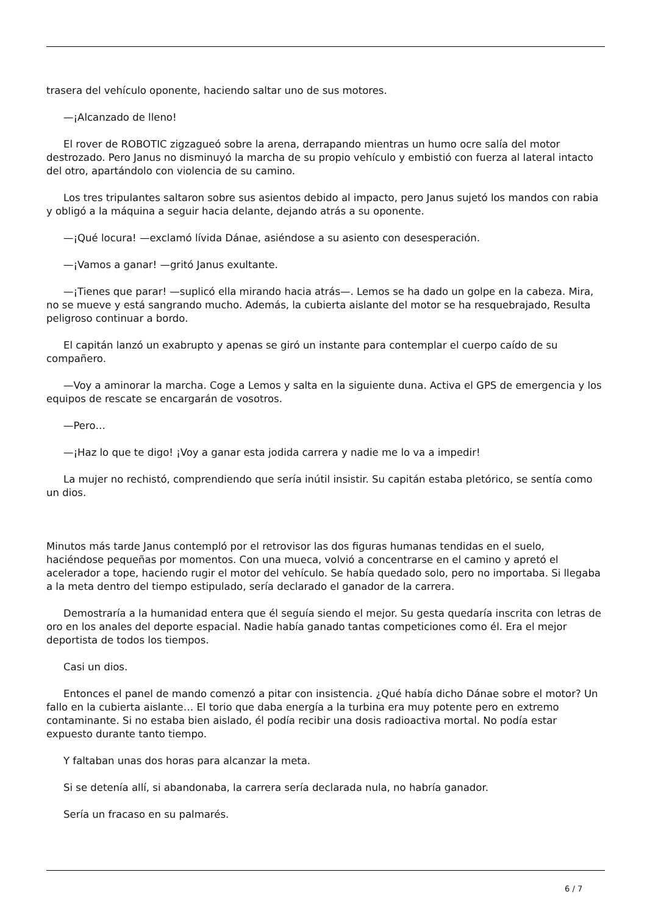trasera del vehículo oponente, haciendo saltar uno de sus motores.
—¡Alcanzado de lleno!
El rover de ROBOTIC zigzagueó sobre la arena, derrapando mientras un humo ocre salía del motor destrozado. Pero Janus no disminuyó la marcha de su propio vehículo y embistió con fuerza al lateral intacto del otro, apartándolo con violencia de su camino.
Los tres tripulantes saltaron sobre sus asientos debido al impacto, pero Janus sujetó los mandos con rabia y obligó a la máquina a seguir hacia delante, dejando atrás a su oponente.
—¡Qué locura! —exclamó lívida Dánae, asiéndose a su asiento con desesperación.
—¡Vamos a ganar! —gritó Janus exultante.
—¡Tienes que parar! —suplicó ella mirando hacia atrás—. Lemos se ha dado un golpe en la cabeza. Mira, no se mueve y está sangrando mucho. Además, la cubierta aislante del motor se ha resquebrajado, Resulta peligroso continuar a bordo.
El capitán lanzó un exabrupto y apenas se giró un instante para contemplar el cuerpo caído de su compañero.
—Voy a aminorar la marcha. Coge a Lemos y salta en la siguiente duna. Activa el GPS de emergencia y los equipos de rescate se encargarán de vosotros.
—Pero…
—¡Haz lo que te digo! ¡Voy a ganar esta jodida carrera y nadie me lo va a impedir!
La mujer no rechistó, comprendiendo que sería inútil insistir. Su capitán estaba pletórico, se sentía como un dios.
Minutos más tarde Janus contempló por el retrovisor las dos figuras humanas tendidas en el suelo, haciéndose pequeñas por momentos. Con una mueca, volvió a concentrarse en el camino y apretó el acelerador a tope, haciendo rugir el motor del vehículo. Se había quedado solo, pero no importaba. Si llegaba a la meta dentro del tiempo estipulado, sería declarado el ganador de la carrera.
Demostraría a la humanidad entera que él seguía siendo el mejor. Su gesta quedaría inscrita con letras de oro en los anales del deporte espacial. Nadie había ganado tantas competiciones como él. Era el mejor deportista de todos los tiempos.
Casi un dios.
Entonces el panel de mando comenzó a pitar con insistencia. ¿Qué había dicho Dánae sobre el motor? Un fallo en la cubierta aislante… El torio que daba energía a la turbina era muy potente pero en extremo contaminante. Si no estaba bien aislado, él podía recibir una dosis radioactiva mortal. No podía estar expuesto durante tanto tiempo.
Y faltaban unas dos horas para alcanzar la meta.
Si se detenía allí, si abandonaba, la carrera sería declarada nula, no habría ganador.
Sería un fracaso en su palmarés.
6 / 7